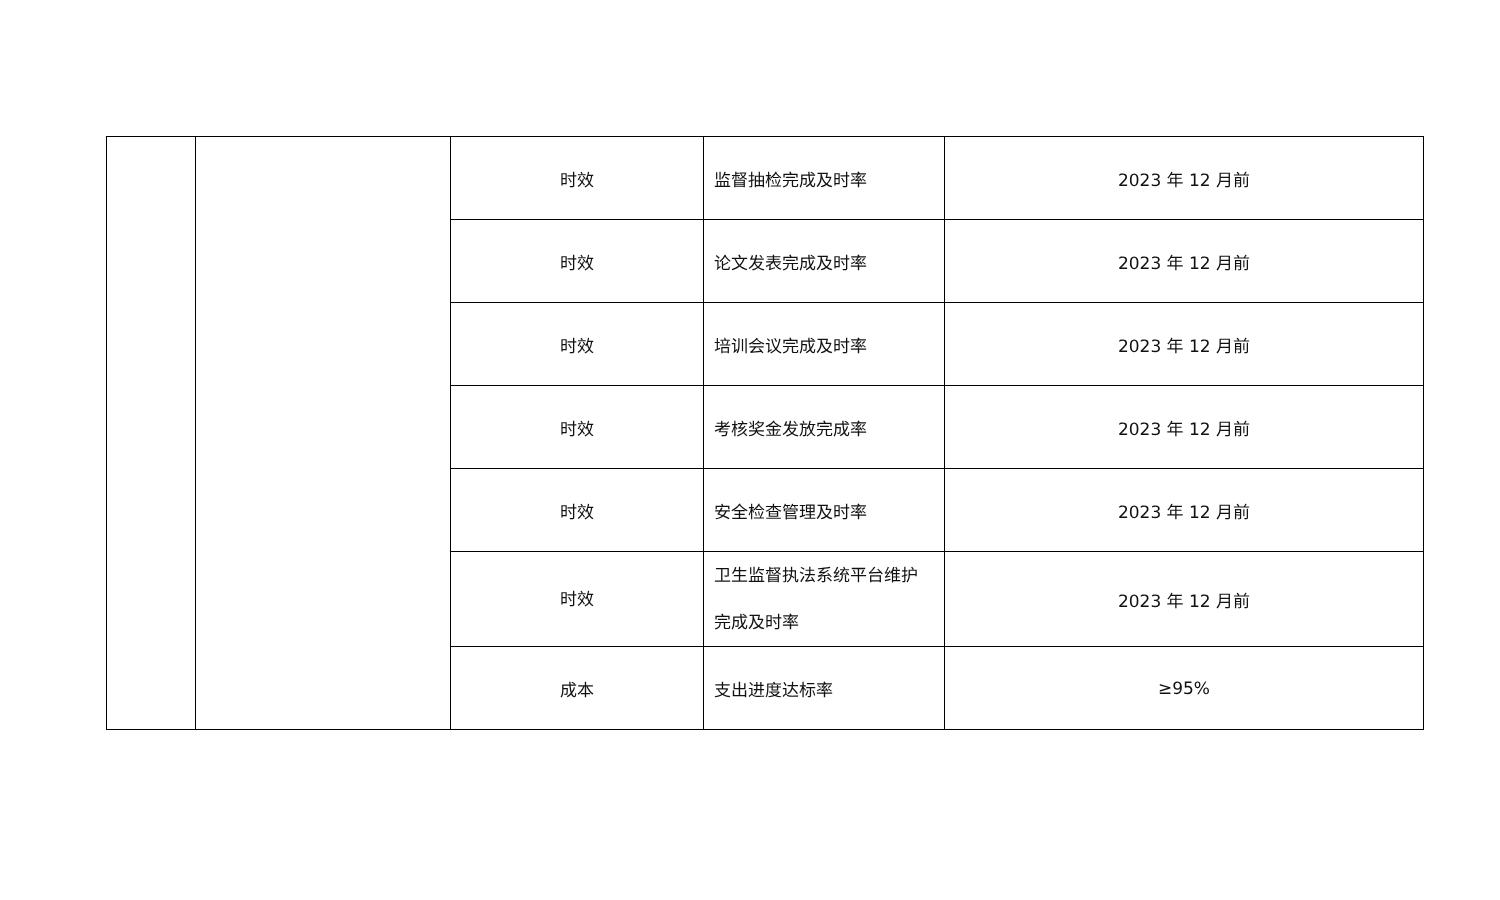| | | 时效 | 监督抽检完成及时率 | 2023 年 12 月前 |
| | | 时效 | 论文发表完成及时率 | 2023 年 12 月前 |
| | | 时效 | 培训会议完成及时率 | 2023 年 12 月前 |
| | | 时效 | 考核奖金发放完成率 | 2023 年 12 月前 |
| | | 时效 | 安全检查管理及时率 | 2023 年 12 月前 |
| | | 时效 | 卫生监督执法系统平台维护完成及时率 | 2023 年 12 月前 |
| | | 成本 | 支出进度达标率 | ≥95% |